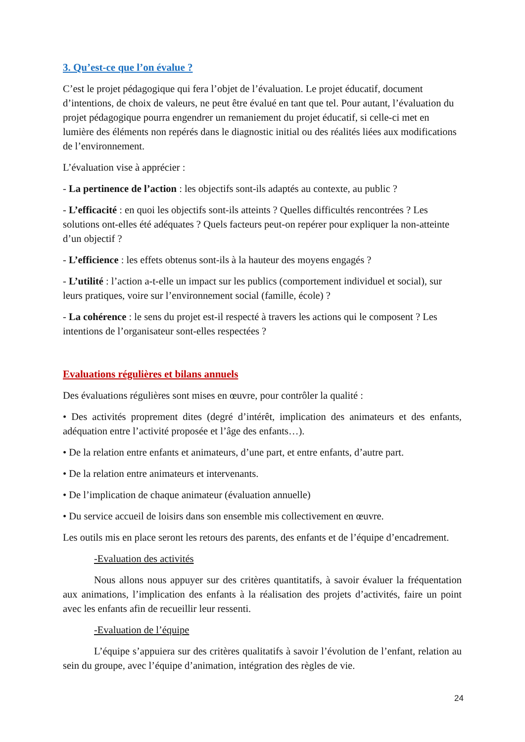3. Qu’est-ce que l’on évalue ?
C’est le projet pédagogique qui fera l’objet de l’évaluation. Le projet éducatif, document d’intentions, de choix de valeurs, ne peut être évalué en tant que tel. Pour autant, l’évaluation du projet pédagogique pourra engendrer un remaniement du projet éducatif, si celle-ci met en lumière des éléments non repérés dans le diagnostic initial ou des réalités liées aux modifications de l’environnement.
L’évaluation vise à apprécier :
- La pertinence de l’action : les objectifs sont-ils adaptés au contexte, au public ?
- L’efficacité : en quoi les objectifs sont-ils atteints ? Quelles difficultés rencontrées ? Les solutions ont-elles été adéquates ? Quels facteurs peut-on repérer pour expliquer la non-atteinte d’un objectif ?
- L’efficience : les effets obtenus sont-ils à la hauteur des moyens engagés ?
- L’utilité : l’action a-t-elle un impact sur les publics (comportement individuel et social), sur leurs pratiques, voire sur l’environnement social (famille, école) ?
- La cohérence : le sens du projet est-il respecté à travers les actions qui le composent ? Les intentions de l’organisateur sont-elles respectées ?
Evaluations régulières et bilans annuels
Des évaluations régulières sont mises en œuvre, pour contrôler la qualité :
• Des activités proprement dites (degré d’intérêt, implication des animateurs et des enfants, adéquation entre l’activité proposée et l’âge des enfants…).
• De la relation entre enfants et animateurs, d’une part, et entre enfants, d’autre part.
• De la relation entre animateurs et intervenants.
• De l’implication de chaque animateur (évaluation annuelle)
• Du service accueil de loisirs dans son ensemble mis collectivement en œuvre.
Les outils mis en place seront les retours des parents, des enfants et de l’équipe d’encadrement.
-Evaluation des activités
Nous allons nous appuyer sur des critères quantitatifs, à savoir évaluer la fréquentation aux animations, l’implication des enfants à la réalisation des projets d’activités, faire un point avec les enfants afin de recueillir leur ressenti.
-Evaluation de l’équipe
L’équipe s’appuiera sur des critères qualitatifs à savoir l’évolution de l’enfant, relation au sein du groupe, avec l’équipe d’animation, intégration des règles de vie.
24